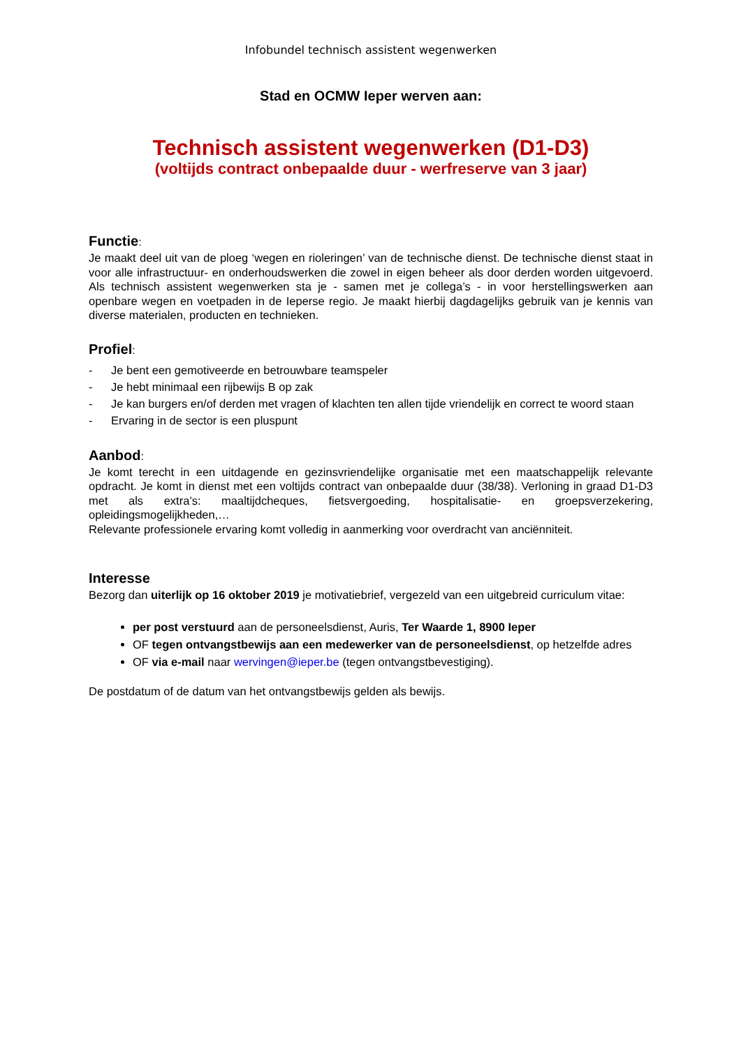Infobundel technisch assistent wegenwerken
Stad en OCMW Ieper werven aan:
Technisch assistent wegenwerken (D1-D3)
(voltijds contract onbepaalde duur - werfreserve van 3 jaar)
Functie:
Je maakt deel uit van de ploeg ‘wegen en rioleringen’ van de technische dienst. De technische dienst staat in voor alle infrastructuur- en onderhoudswerken die zowel in eigen beheer als door derden worden uitgevoerd. Als technisch assistent wegenwerken sta je - samen met je collega’s - in voor herstellingswerken aan openbare wegen en voetpaden in de Ieperse regio. Je maakt hierbij dagdagelijks gebruik van je kennis van diverse materialen, producten en technieken.
Profiel:
- Je bent een gemotiveerde en betrouwbare teamspeler
- Je hebt minimaal een rijbewijs B op zak
- Je kan burgers en/of derden met vragen of klachten ten allen tijde vriendelijk en correct te woord staan
- Ervaring in de sector is een pluspunt
Aanbod:
Je komt terecht in een uitdagende en gezinsvriendelijke organisatie met een maatschappelijk relevante opdracht. Je komt in dienst met een voltijds contract van onbepaalde duur (38/38). Verloning in graad D1-D3 met als extra’s: maaltijdcheques, fietsvergoeding, hospitalisatie- en groepsverzekering, opleidingsmogelijkheden,…
Relevante professionele ervaring komt volledig in aanmerking voor overdracht van anciënniteit.
Interesse
Bezorg dan uiterlijk op 16 oktober 2019 je motivatiebrief, vergezeld van een uitgebreid curriculum vitae:
per post verstuurd aan de personeelsdienst, Auris, Ter Waarde 1, 8900 Ieper
OF tegen ontvangstbewijs aan een medewerker van de personeelsdienst, op hetzelfde adres
OF via e-mail naar wervingen@ieper.be (tegen ontvangstbevestiging).
De postdatum of de datum van het ontvangstbewijs gelden als bewijs.